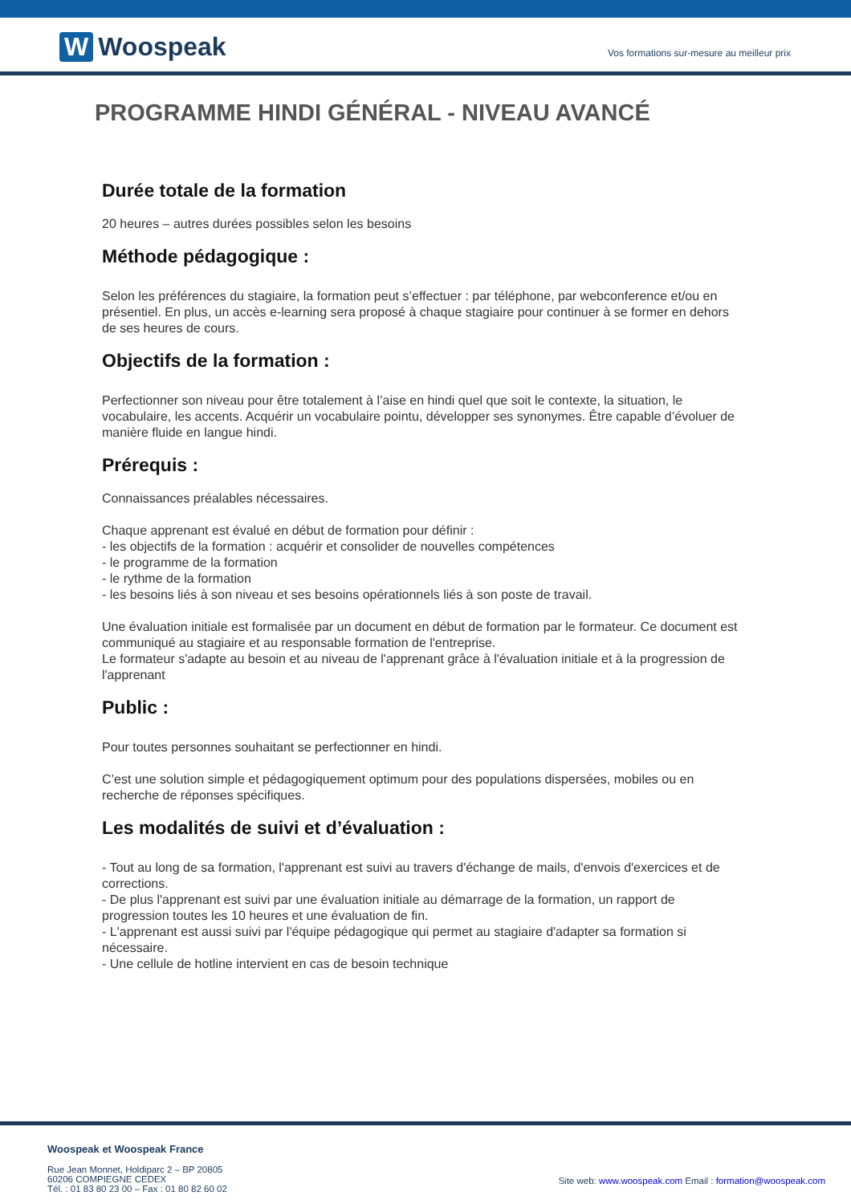W Woospeak
Vos formations sur-mesure au meilleur prix
PROGRAMME HINDI GÉNÉRAL - NIVEAU AVANCÉ
Durée totale de la formation
20 heures – autres durées possibles selon les besoins
Méthode pédagogique :
Selon les préférences du stagiaire, la formation peut s’effectuer : par téléphone, par webconference et/ou en présentiel. En plus, un accès e-learning sera proposé à chaque stagiaire pour continuer à se former en dehors de ses heures de cours.
Objectifs de la formation :
Perfectionner son niveau pour être totalement à l’aise en hindi quel que soit le contexte, la situation, le vocabulaire, les accents. Acquérir un vocabulaire pointu, développer ses synonymes. Être capable d’évoluer de manière fluide en langue hindi.
Prérequis :
Connaissances préalables nécessaires.
Chaque apprenant est évalué en début de formation pour définir :
- les objectifs de la formation : acquérir et consolider de nouvelles compétences
- le programme de la formation
- le rythme de la formation
- les besoins liés à son niveau et ses besoins opérationnels liés à son poste de travail.
Une évaluation initiale est formalisée par un document en début de formation par le formateur. Ce document est communiqué au stagiaire et au responsable formation de l'entreprise.
Le formateur s'adapte au besoin et au niveau de l'apprenant grâce à l'évaluation initiale et à la progression de l'apprenant
Public :
Pour toutes personnes souhaitant se perfectionner en hindi.
C’est une solution simple et pédagogiquement optimum pour des populations dispersées, mobiles ou en recherche de réponses spécifiques.
Les modalités de suivi et d’évaluation :
- Tout au long de sa formation, l'apprenant est suivi au travers d'échange de mails, d'envois d'exercices et de corrections.
- De plus l'apprenant est suivi par une évaluation initiale au démarrage de la formation, un rapport de progression toutes les 10 heures et une évaluation de fin.
- L'apprenant est aussi suivi par l'équipe pédagogique qui permet au stagiaire d'adapter sa formation si nécessaire.
- Une cellule de hotline intervient en cas de besoin technique
Woospeak et Woospeak France
Rue Jean Monnet, Holdiparc 2 – BP 20805
60206 COMPIEGNE CEDEX
Tél. : 01 83 80 23 00 – Fax : 01 80 82 60 02
Site web: www.woospeak.com Email : formation@woospeak.com